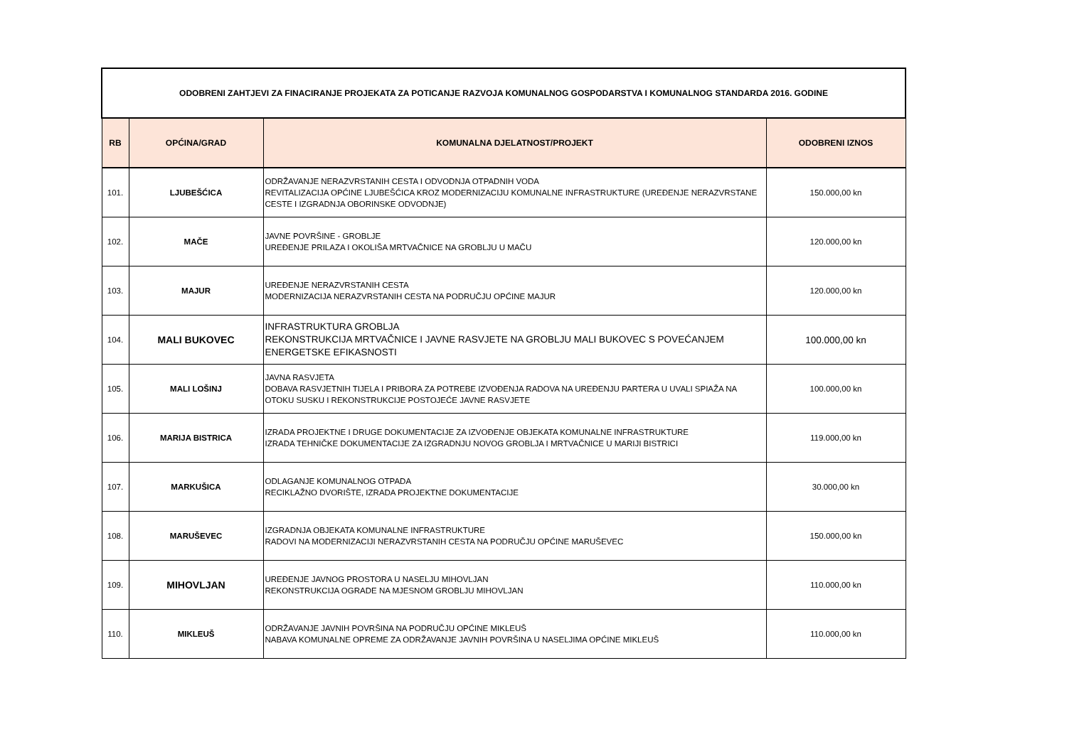| ODOBRENI ZAHTJEVI ZA FINACIRANJE PROJEKATA ZA POTICANJE RAZVOJA KOMUNALNOG GOSPODARSTVA I KOMUNALNOG STANDARDA 2016. GODINE | | | |
| RB | OPĆINA/GRAD | KOMUNALNA DJELATNOST/PROJEKT | ODOBRENI IZNOS |
| 101. | LJUBEŠĆICA | ODRŽAVANJE NERAZVRSTANIH CESTA I ODVODNJA OTPADNIH VODA REVITALIZACIJA OPĆINE LJUBEŠĆICA KROZ MODERNIZACIJU KOMUNALNE INFRASTRUKTURE (UREĐENJE NERAZVRSTANE CESTE I IZGRADNJA OBORINSKE ODVODNJE) | 150.000,00 kn |
| 102. | MAČE | JAVNE POVRŠINE - GROBLJE UREĐENJE PRILAZA I OKOLIŠA MRTVAČNICE NA GROBLJU U MAČU | 120.000,00 kn |
| 103. | MAJUR | UREĐENJE NERAZVRSTANIH CESTA MODERNIZACIJA NERAZVRSTANIH CESTA NA PODRUČJU OPĆINE MAJUR | 120.000,00 kn |
| 104. | MALI BUKOVEC | INFRASTRUKTURA GROBLJA REKONSTRUKCIJA MRTVAČNICE I JAVNE RASVJETE NA GROBLJU MALI BUKOVEC S POVEĆANJEM ENERGETSKE EFIKASNOSTI | 100.000,00 kn |
| 105. | MALI LOŠINJ | JAVNA RASVJETA DOBAVA RASVJETNIH TIJELA I PRIBORA ZA POTREBE IZVOĐENJA RADOVA NA UREĐENJU PARTERA U UVALI SPIAŽA NA OTOKU SUSKU I REKONSTRUKCIJE POSTOJEĆE JAVNE RASVJETE | 100.000,00 kn |
| 106. | MARIJA BISTRICA | IZRADA PROJEKTNE I DRUGE DOKUMENTACIJE ZA IZVOĐENJE OBJEKATA KOMUNALNE INFRASTRUKTURE IZRADA TEHNIČKE DOKUMENTACIJE ZA IZGRADNJU NOVOG GROBLJA I MRTVAČNICE U MARIJI BISTRICI | 119.000,00 kn |
| 107. | MARKUŠICA | ODLAGANJE KOMUNALNOG OTPADA RECIKLAŽNO DVORIŠTE, IZRADA PROJEKTNE DOKUMENTACIJE | 30.000,00 kn |
| 108. | MARUŠEVEC | IZGRADNJA OBJEKATA KOMUNALNE INFRASTRUKTURE RADOVI NA MODERNIZACIJI NERAZVRSTANIH CESTA NA PODRUČJU OPĆINE MARUŠEVEC | 150.000,00 kn |
| 109. | MIHOVLJAN | UREĐENJE JAVNOG PROSTORA U NASELJU MIHOVLJAN REKONSTRUKCIJA OGRADE NA MJESNOM GROBLJU MIHOVLJAN | 110.000,00 kn |
| 110. | MIKLEUŠ | ODRŽAVANJE JAVNIH POVRŠINA NA PODRUČJU OPĆINE MIKLEUŠ NABAVA KOMUNALNE OPREME ZA ODRŽAVANJE JAVNIH POVRŠINA U NASELJIMA OPĆINE MIKLEUŠ | 110.000,00 kn |